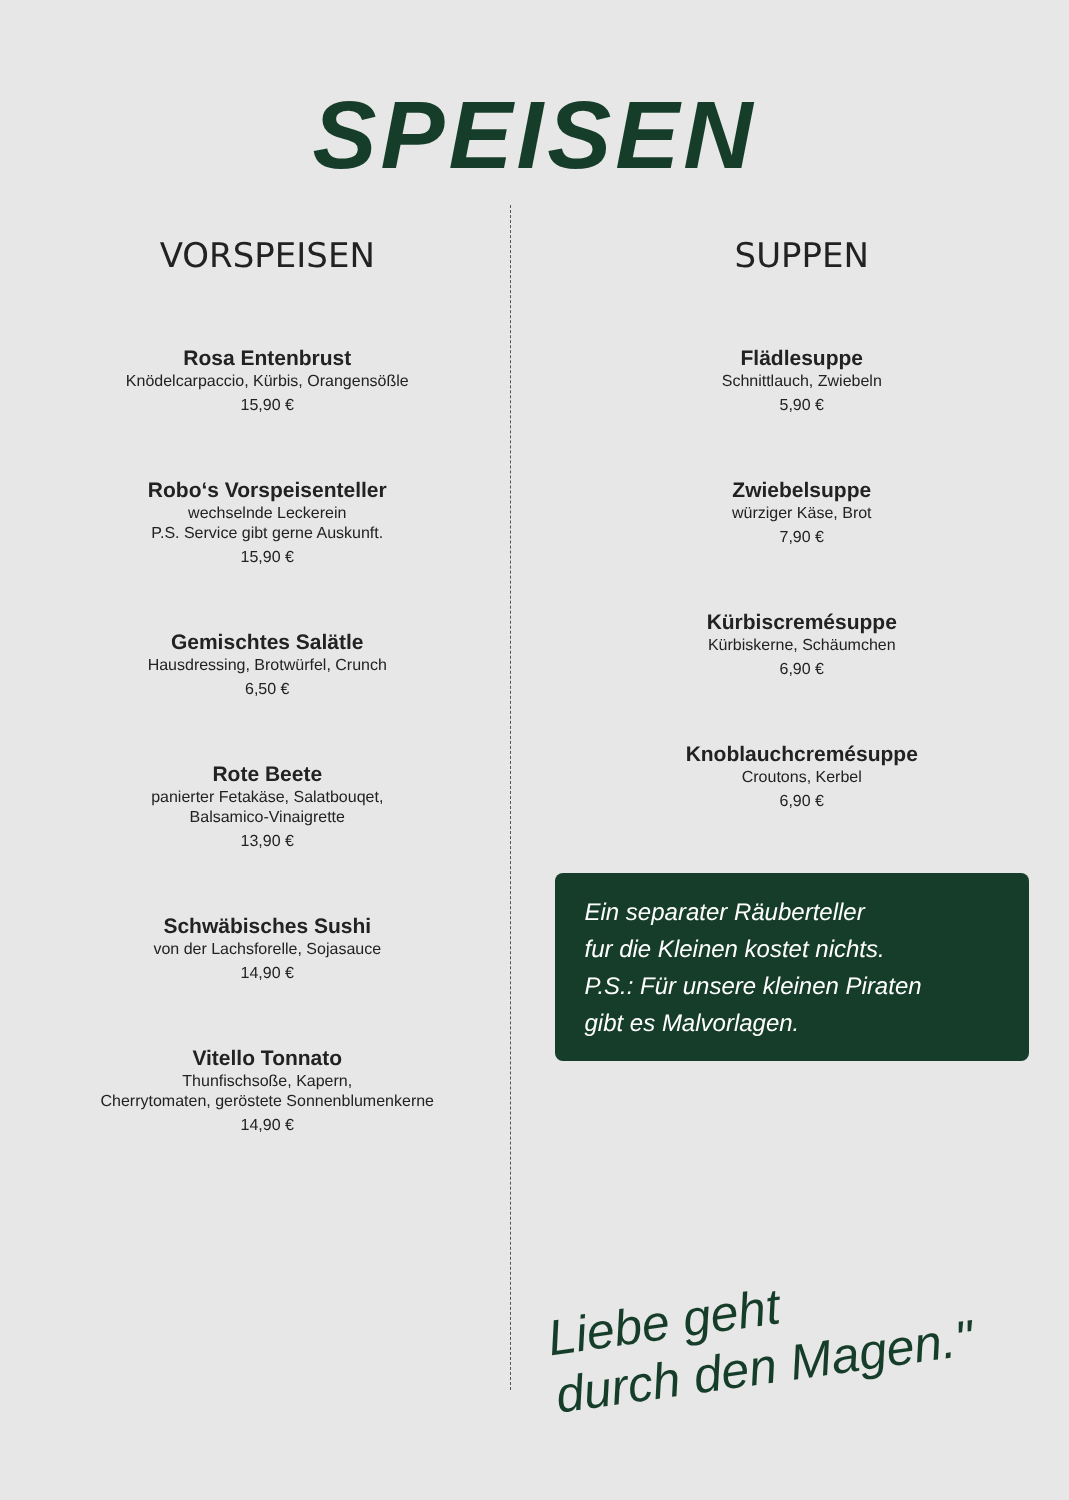SPEISEN
VORSPEISEN
Rosa Entenbrust
Knödelcarpaccio, Kürbis, Orangensößle
15,90 €
Robo‘s Vorspeisenteller
wechselnde Leckerein
P.S. Service gibt gerne Auskunft.
15,90 €
Gemischtes Salätle
Hausdressing, Brotwürfel, Crunch
6,50 €
Rote Beete
panierter Fetakäse, Salatbouqet,
Balsamico-Vinaigrette
13,90 €
Schwäbisches Sushi
von der Lachsforelle, Sojasauce
14,90 €
Vitello Tonnato
Thunfischsoße, Kapern,
Cherrytomaten, geröstete Sonnenblumenkerne
14,90 €
SUPPEN
Flädlesuppe
Schnittlauch, Zwiebeln
5,90 €
Zwiebelsuppe
würziger Käse, Brot
7,90 €
Kürbiscremésuppe
Kürbiskerne, Schäumchen
6,90 €
Knoblauchcremésuppe
Croutons, Kerbel
6,90 €
Ein separater Räuberteller
fur die Kleinen kostet nichts.
P.S.: Für unsere kleinen Piraten
gibt es Malvorlagen.
Liebe geht
durch den Magen."